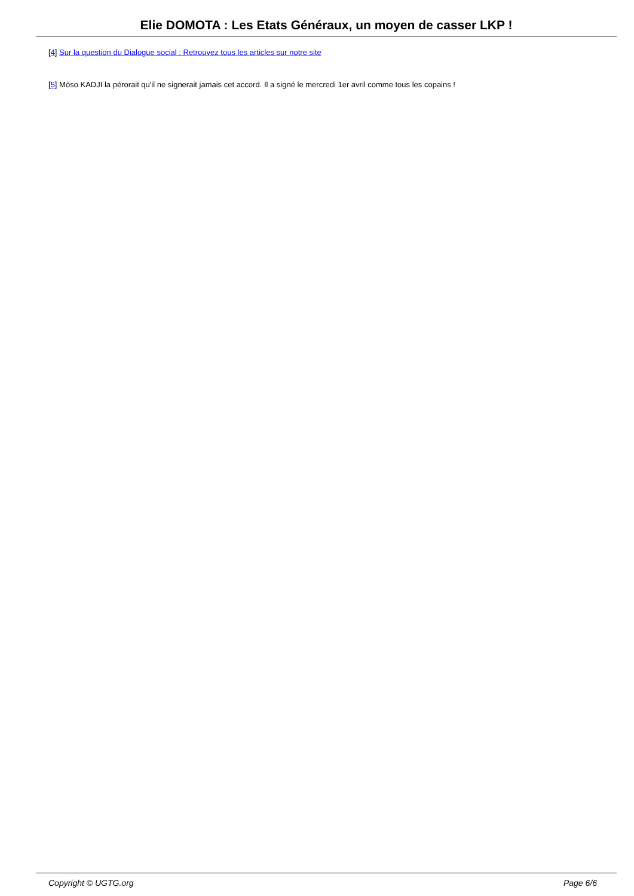Elie DOMOTA : Les Etats Généraux, un moyen de casser LKP !
[4] Sur la question du Dialogue social : Retrouvez tous les articles sur notre site
[5] Mòso KADJI la pérorait qu'il ne signerait jamais cet accord. Il a signé le mercredi 1er avril comme tous les copains !
Copyright © UGTG.org Page 6/6